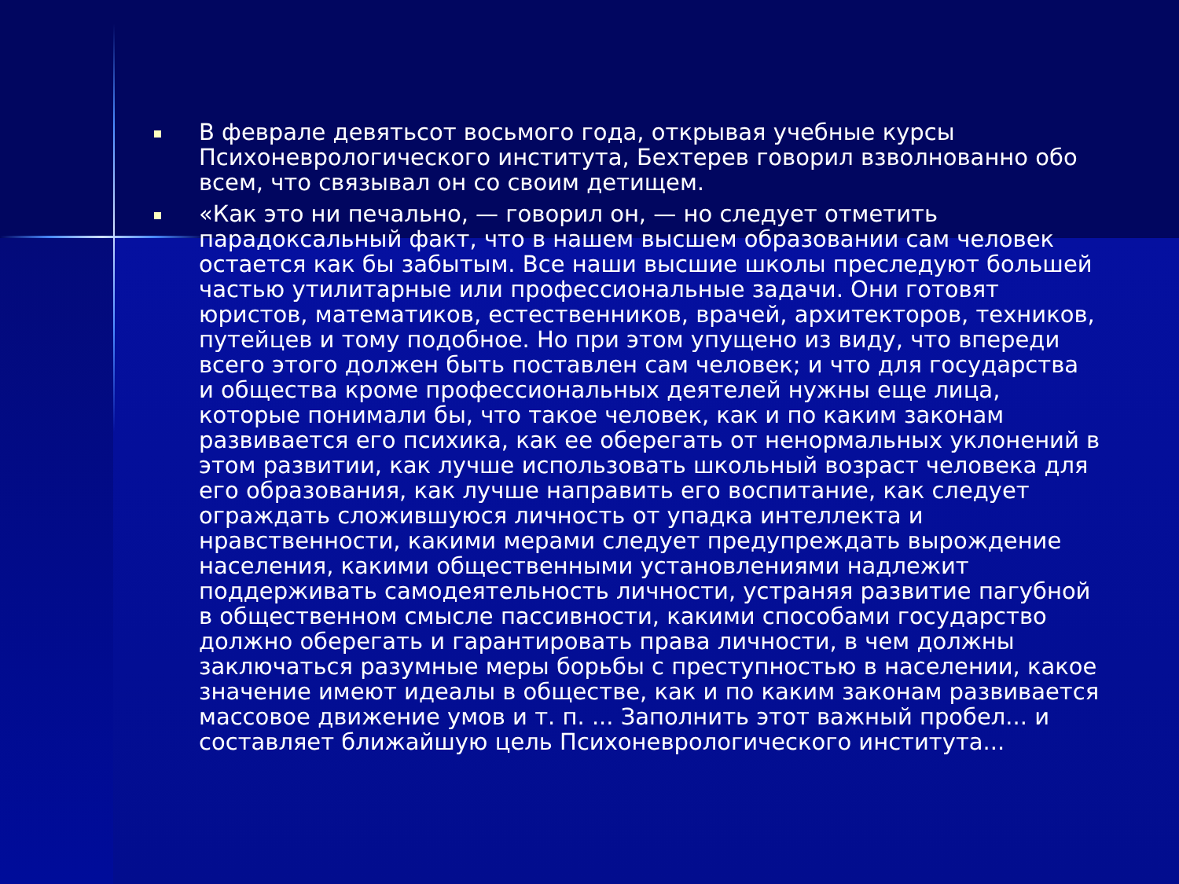В феврале девятьсот восьмого года, открывая учебные курсы Психоневрологического института, Бехтерев говорил взволнованно обо всем, что связывал он со своим детищем.
«Как это ни печально, — говорил он, — но следует отметить парадоксальный факт, что в нашем высшем образовании сам человек остается как бы забытым. Все наши высшие школы преследуют большей частью утилитарные или профессиональные задачи. Они готовят юристов, математиков, естественников, врачей, архитекторов, техников, путейцев и тому подобное. Но при этом упущено из виду, что впереди всего этого должен быть поставлен сам человек; и что для государства и общества кроме профессиональных деятелей нужны еще лица, которые понимали бы, что такое человек, как и по каким законам развивается его психика, как ее оберегать от ненормальных уклонений в этом развитии, как лучше использовать школьный возраст человека для его образования, как лучше направить его воспитание, как следует ограждать сложившуюся личность от упадка интеллекта и нравственности, какими мерами следует предупреждать вырождение населения, какими общественными установлениями надлежит поддерживать самодеятельность личности, устраняя развитие пагубной в общественном смысле пассивности, какими способами государство должно оберегать и гарантировать права личности, в чем должны заключаться разумные меры борьбы с преступностью в населении, какое значение имеют идеалы в обществе, как и по каким законам развивается массовое движение умов и т. п. ... Заполнить этот важный пробел... и составляет ближайшую цель Психоневрологического института...